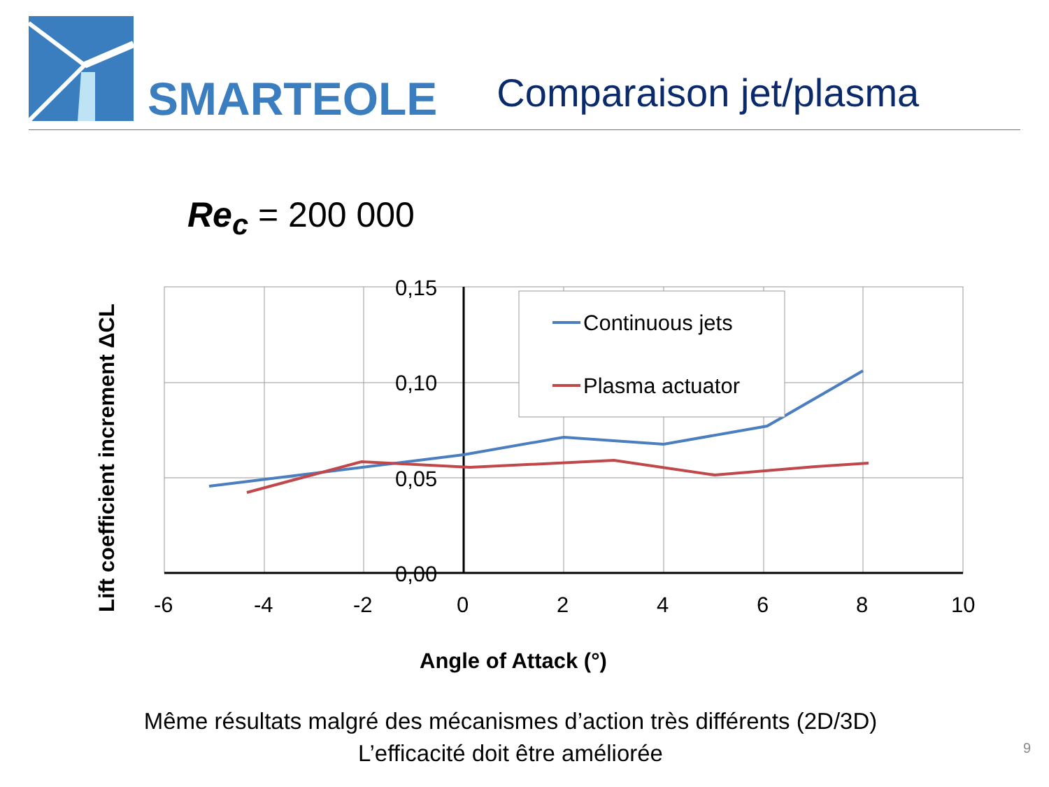SMARTEOLE
Comparaison jet/plasma
Re<sub>c</sub> = 200 000
Continuous jets
Plasma actuator
0,15
0,10
0,05
0,00
-6
-4
-2
0
2
4
6
8
10
Angle of Attack (°)
Lift coefficient increment ΔCL
Même résultats malgré des mécanismes d’action très différents (2D/3D)
L’efficacité doit être améliorée
9